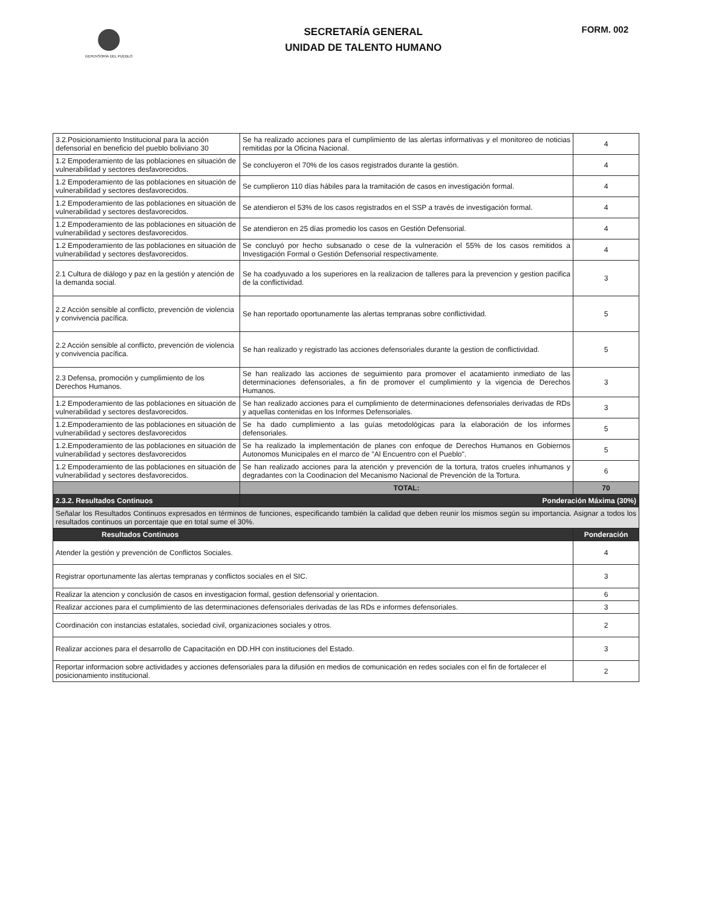DEFENSORÍA DEL PUEBLO
SECRETARÍA GENERAL
UNIDAD DE TALENTO HUMANO
FORM. 002
| 3.2.Posicionamiento Institucional para la acción defensorial en beneficio del pueblo boliviano 30 | Se ha realizado acciones para el cumplimiento de las alertas informativas y el monitoreo de noticias remitidas por la Oficina Nacional. | 4 |
| 1.2 Empoderamiento de las poblaciones en situación de vulnerabilidad y sectores desfavorecidos. | Se concluyeron el 70% de los casos registrados durante la gestión. | 4 |
| 1.2 Empoderamiento de las poblaciones en situación de vulnerabilidad y sectores desfavorecidos. | Se cumplieron 110 días hábiles para la tramitación de casos en investigación formal. | 4 |
| 1.2 Empoderamiento de las poblaciones en situación de vulnerabilidad y sectores desfavorecidos. | Se atendieron el 53% de los casos registrados en el SSP a través de investigación formal. | 4 |
| 1.2 Empoderamiento de las poblaciones en situación de vulnerabilidad y sectores desfavorecidos. | Se atendieron en 25 días promedio los casos en Gestión Defensorial. | 4 |
| 1.2 Empoderamiento de las poblaciones en situación de vulnerabilidad y sectores desfavorecidos. | Se concluyó por hecho subsanado o cese de la vulneración el 55% de los casos remitidos a Investigación Formal o Gestión Defensorial respectivamente. | 4 |
| 2.1 Cultura de diálogo y paz en la gestión y atención de la demanda social. | Se ha coadyuvado a los superiores en la realizacion de talleres para la prevencion y gestion pacifica de la conflictividad. | 3 |
| 2.2 Acción sensible al conflicto, prevención de violencia y convivencia pacífica. | Se han reportado oportunamente las alertas tempranas sobre conflictividad. | 5 |
| 2.2 Acción sensible al conflicto, prevención de violencia y convivencia pacífica. | Se han realizado y registrado las acciones defensoriales durante la gestion de conflictividad. | 5 |
| 2.3 Defensa, promoción y cumplimiento de los Derechos Humanos. | Se han realizado las acciones de seguimiento para promover el acatamiento inmediato de las determinaciones defensoriales, a fin de promover el cumplimiento y la vigencia de Derechos Humanos. | 3 |
| 1.2 Empoderamiento de las poblaciones en situación de vulnerabilidad y sectores desfavorecidos. | Se han realizado acciones para el cumplimiento de determinaciones defensoriales derivadas de RDs y aquellas contenidas en los Informes Defensoriales. | 3 |
| 1.2.Empoderamiento de las poblaciones en situación de vulnerabilidad y sectores desfavorecidos | Se ha dado cumplimiento a las guías metodológicas para la elaboración de los informes defensoriales. | 5 |
| 1.2.Empoderamiento de las poblaciones en situación de vulnerabilidad y sectores desfavorecidos | Se ha realizado la implementación de planes con enfoque de Derechos Humanos en Gobiernos Autonomos Municipales en el marco de "Al Encuentro con el Pueblo". | 5 |
| 1.2 Empoderamiento de las poblaciones en situación de vulnerabilidad y sectores desfavorecidos. | Se han realizado acciones para la atención y prevención de la tortura, tratos crueles inhumanos y degradantes con la Coodinacion del Mecanismo Nacional de Prevención de la Tortura. | 6 |
| | TOTAL: | 70 |
| 2.3.2. Resultados Continuos | Ponderación Máxima (30%) | |
| Señalar los Resultados Continuos expresados en términos de funciones, especificando también la calidad que deben reunir los mismos según su importancia. Asignar a todos los resultados continuos un porcentaje que en total sume el 30%. | | |
| Resultados Continuos | | Ponderación |
| Atender la gestión y prevención de Conflictos Sociales. | | 4 |
| Registrar oportunamente las alertas tempranas y conflictos sociales en el SIC. | | 3 |
| Realizar la atencion y conclusión de casos en investigacion formal, gestion defensorial y orientacion. | | 6 |
| Realizar acciones para el cumplimiento de las determinaciones defensoriales derivadas de las RDs e informes defensoriales. | | 3 |
| Coordinación con instancias estatales, sociedad civil, organizaciones sociales y otros. | | 2 |
| Realizar acciones para el desarrollo de Capacitación en DD.HH con instituciones del Estado. | | 3 |
| Reportar informacion sobre actividades y acciones defensoriales para la difusión en medios de comunicación en redes sociales con el fin de fortalecer el posicionamiento institucional. | | 2 |